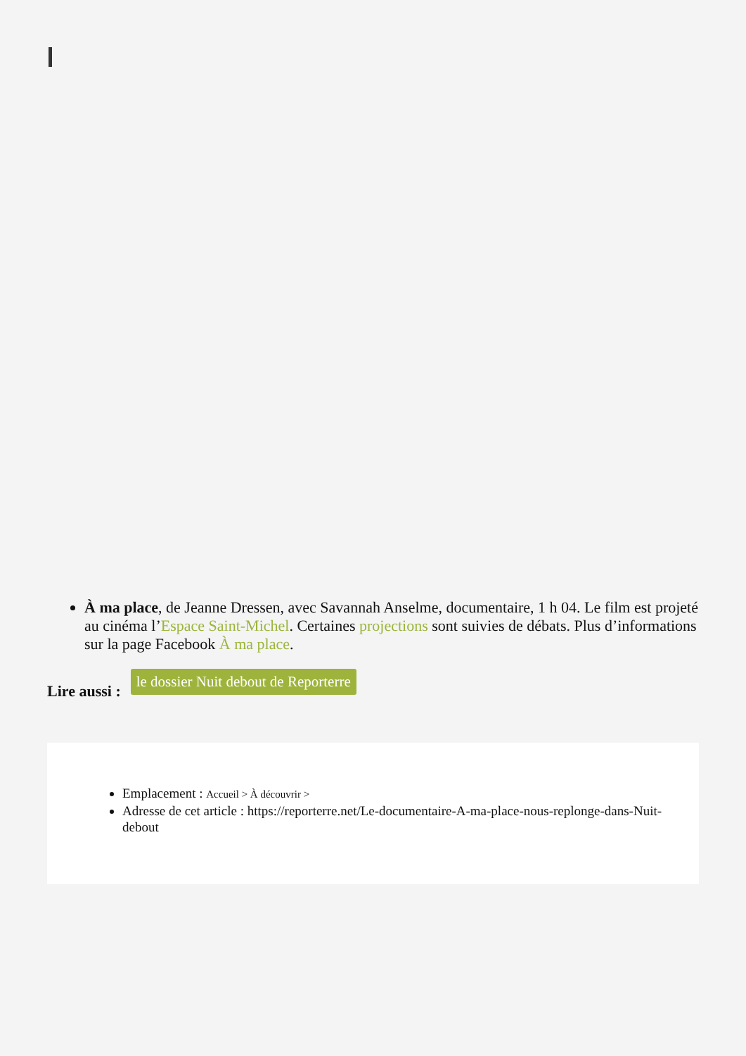À ma place, de Jeanne Dressen, avec Savannah Anselme, documentaire, 1 h 04. Le film est projeté au cinéma l’Espace Saint-Michel. Certaines projections sont suivies de débats. Plus d’informations sur la page Facebook À ma place.
Lire aussi : le dossier Nuit debout de Reporterre
Emplacement : Accueil > À découvrir >
Adresse de cet article : https://reporterre.net/Le-documentaire-A-ma-place-nous-replonge-dans-Nuit-debout